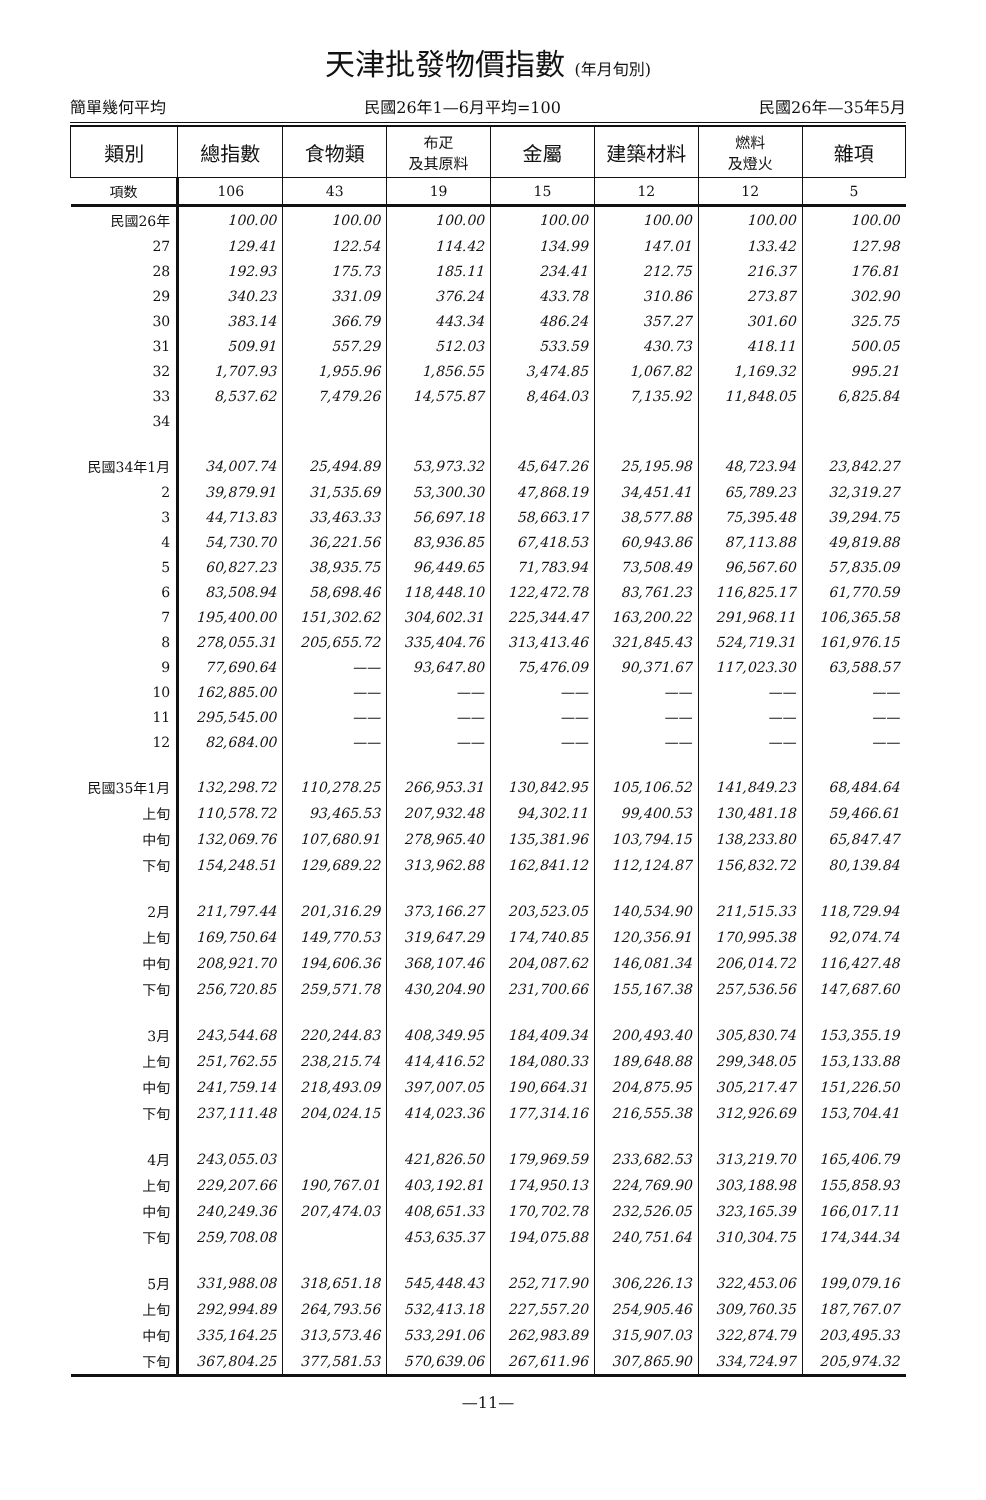天津批發物價指數 (年月旬別)
簡單幾何平均 民國26年1—6月平均=100 民國26年—35年5月
| 類別 | 總指數 | 食物類 | 布疋 及其原料 | 金屬 | 建築材料 | 燃料 及燈火 | 雜項 |
| --- | --- | --- | --- | --- | --- | --- | --- |
| 項数 | 106 | 43 | 19 | 15 | 12 | 12 | 5 |
| 民國26年 | 100.00 | 100.00 | 100.00 | 100.00 | 100.00 | 100.00 | 100.00 |
| 27 | 129.41 | 122.54 | 114.42 | 134.99 | 147.01 | 133.42 | 127.98 |
| 28 | 192.93 | 175.73 | 185.11 | 234.41 | 212.75 | 216.37 | 176.81 |
| 29 | 340.23 | 331.09 | 376.24 | 433.78 | 310.86 | 273.87 | 302.90 |
| 30 | 383.14 | 366.79 | 443.34 | 486.24 | 357.27 | 301.60 | 325.75 |
| 31 | 509.91 | 557.29 | 512.03 | 533.59 | 430.73 | 418.11 | 500.05 |
| 32 | 1,707.93 | 1,955.96 | 1,856.55 | 3,474.85 | 1,067.82 | 1,169.32 | 995.21 |
| 33 | 8,537.62 | 7,479.26 | 14,575.87 | 8,464.03 | 7,135.92 | 11,848.05 | 6,825.84 |
| 34 | | | | | | | |
| 民國34年1月 | 34,007.74 | 25,494.89 | 53,973.32 | 45,647.26 | 25,195.98 | 48,723.94 | 23,842.27 |
| 2 | 39,879.91 | 31,535.69 | 53,300.30 | 47,868.19 | 34,451.41 | 65,789.23 | 32,319.27 |
| 3 | 44,713.83 | 33,463.33 | 56,697.18 | 58,663.17 | 38,577.88 | 75,395.48 | 39,294.75 |
| 4 | 54,730.70 | 36,221.56 | 83,936.85 | 67,418.53 | 60,943.86 | 87,113.88 | 49,819.88 |
| 5 | 60,827.23 | 38,935.75 | 96,449.65 | 71,783.94 | 73,508.49 | 96,567.60 | 57,835.09 |
| 6 | 83,508.94 | 58,698.46 | 118,448.10 | 122,472.78 | 83,761.23 | 116,825.17 | 61,770.59 |
| 7 | 195,400.00 | 151,302.62 | 304,602.31 | 225,344.47 | 163,200.22 | 291,968.11 | 106,365.58 |
| 8 | 278,055.31 | 205,655.72 | 335,404.76 | 313,413.46 | 321,845.43 | 524,719.31 | 161,976.15 |
| 9 | 77,690.64 | —— | 93,647.80 | 75,476.09 | 90,371.67 | 117,023.30 | 63,588.57 |
| 10 | 162,885.00 | —— | —— | —— | —— | —— | —— |
| 11 | 295,545.00 | —— | —— | —— | —— | —— | —— |
| 12 | 82,684.00 | —— | —— | —— | —— | —— | —— |
| 民國35年1月 | 132,298.72 | 110,278.25 | 266,953.31 | 130,842.95 | 105,106.52 | 141,849.23 | 68,484.64 |
| 上旬 | 110,578.72 | 93,465.53 | 207,932.48 | 94,302.11 | 99,400.53 | 130,481.18 | 59,466.61 |
| 中旬 | 132,069.76 | 107,680.91 | 278,965.40 | 135,381.96 | 103,794.15 | 138,233.80 | 65,847.47 |
| 下旬 | 154,248.51 | 129,689.22 | 313,962.88 | 162,841.12 | 112,124.87 | 156,832.72 | 80,139.84 |
| 2月 | 211,797.44 | 201,316.29 | 373,166.27 | 203,523.05 | 140,534.90 | 211,515.33 | 118,729.94 |
| 上旬 | 169,750.64 | 149,770.53 | 319,647.29 | 174,740.85 | 120,356.91 | 170,995.38 | 92,074.74 |
| 中旬 | 208,921.70 | 194,606.36 | 368,107.46 | 204,087.62 | 146,081.34 | 206,014.72 | 116,427.48 |
| 下旬 | 256,720.85 | 259,571.78 | 430,204.90 | 231,700.66 | 155,167.38 | 257,536.56 | 147,687.60 |
| 3月 | 243,544.68 | 220,244.83 | 408,349.95 | 184,409.34 | 200,493.40 | 305,830.74 | 153,355.19 |
| 上旬 | 251,762.55 | 238,215.74 | 414,416.52 | 184,080.33 | 189,648.88 | 299,348.05 | 153,133.88 |
| 中旬 | 241,759.14 | 218,493.09 | 397,007.05 | 190,664.31 | 204,875.95 | 305,217.47 | 151,226.50 |
| 下旬 | 237,111.48 | 204,024.15 | 414,023.36 | 177,314.16 | 216,555.38 | 312,926.69 | 153,704.41 |
| 4月 | 243,055.03 | | 421,826.50 | 179,969.59 | 233,682.53 | 313,219.70 | 165,406.79 |
| 上旬 | 229,207.66 | 190,767.01 | 403,192.81 | 174,950.13 | 224,769.90 | 303,188.98 | 155,858.93 |
| 中旬 | 240,249.36 | 207,474.03 | 408,651.33 | 170,702.78 | 232,526.05 | 323,165.39 | 166,017.11 |
| 下旬 | 259,708.08 | | 453,635.37 | 194,075.88 | 240,751.64 | 310,304.75 | 174,344.34 |
| 5月 | 331,988.08 | 318,651.18 | 545,448.43 | 252,717.90 | 306,226.13 | 322,453.06 | 199,079.16 |
| 上旬 | 292,994.89 | 264,793.56 | 532,413.18 | 227,557.20 | 254,905.46 | 309,760.35 | 187,767.07 |
| 中旬 | 335,164.25 | 313,573.46 | 533,291.06 | 262,983.89 | 315,907.03 | 322,874.79 | 203,495.33 |
| 下旬 | 367,804.25 | 377,581.53 | 570,639.06 | 267,611.96 | 307,865.90 | 334,724.97 | 205,974.32 |
—11—